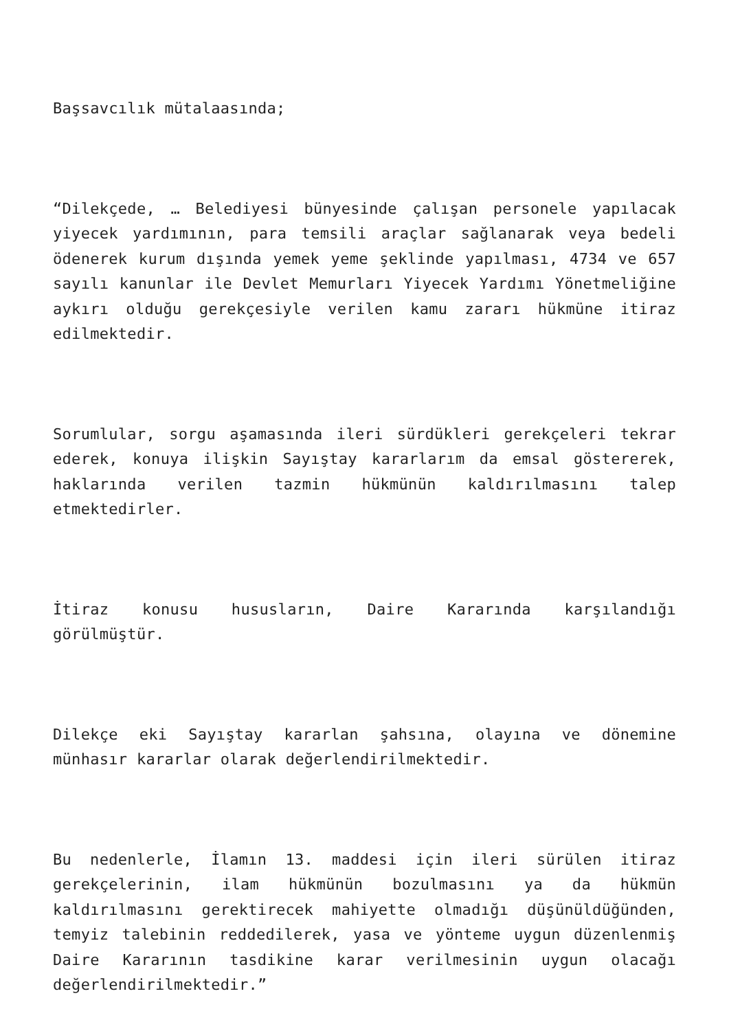Başsavcılık mütalaasında;
“Dilekçede, … Belediyesi bünyesinde çalışan personele yapılacak yiyecek yardımının, para temsili araçlar sağlanarak veya bedeli ödenerek kurum dışında yemek yeme şeklinde yapılması, 4734 ve 657 sayılı kanunlar ile Devlet Memurları Yiyecek Yardımı Yönetmeliğine aykırı olduğu gerekçesiyle verilen kamu zararı hükmüne itiraz edilmektedir.
Sorumlular, sorgu aşamasında ileri sürdükleri gerekçeleri tekrar ederek, konuya ilişkin Sayıştay kararlarım da emsal göstererek, haklarında verilen tazmin hükmünün kaldırılmasını talep etmektedirler.
İtiraz konusu hususların, Daire Kararında karşılandığı görülmüştür.
Dilekçe eki Sayıştay kararlan şahsına, olayına ve dönemine münhasır kararlar olarak değerlendirilmektedir.
Bu nedenlerle, İlamın 13. maddesi için ileri sürülen itiraz gerekçelerinin, ilam hükmünün bozulmasını ya da hükmün kaldırılmasını gerektirecek mahiyette olmadığı düşünüldüğünden, temyiz talebinin reddedilerek, yasa ve yönteme uygun düzenlenmiş Daire Kararının tasdikine karar verilmesinin uygun olacağı değerlendirilmektedir.”